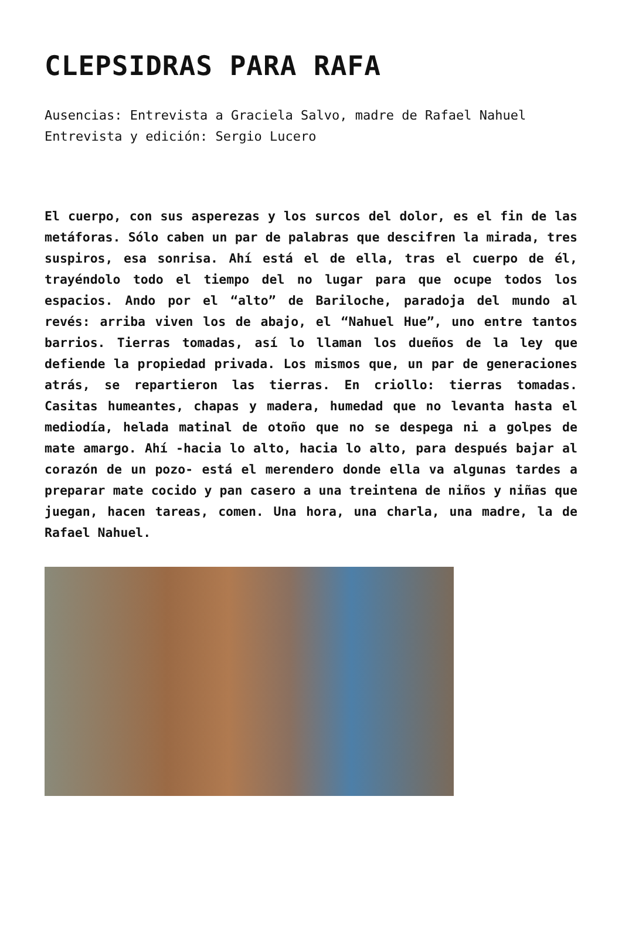CLEPSIDRAS PARA RAFA
Ausencias: Entrevista a Graciela Salvo, madre de Rafael Nahuel
Entrevista y edición: Sergio Lucero
El cuerpo, con sus asperezas y los surcos del dolor, es el fin de las metáforas. Sólo caben un par de palabras que descifren la mirada, tres suspiros, esa sonrisa. Ahí está el de ella, tras el cuerpo de él, trayéndolo todo el tiempo del no lugar para que ocupe todos los espacios. Ando por el “alto” de Bariloche, paradoja del mundo al revés: arriba viven los de abajo, el “Nahuel Hue”, uno entre tantos barrios. Tierras tomadas, así lo llaman los dueños de la ley que defiende la propiedad privada. Los mismos que, un par de generaciones atrás, se repartieron las tierras. En criollo: tierras tomadas. Casitas humeantes, chapas y madera, humedad que no levanta hasta el mediodía, helada matinal de otoño que no se despega ni a golpes de mate amargo. Ahí -hacia lo alto, hacia lo alto, para después bajar al corazón de un pozo- está el merendero donde ella va algunas tardes a preparar mate cocido y pan casero a una treintena de niños y niñas que juegan, hacen tareas, comen. Una hora, una charla, una madre, la de Rafael Nahuel.